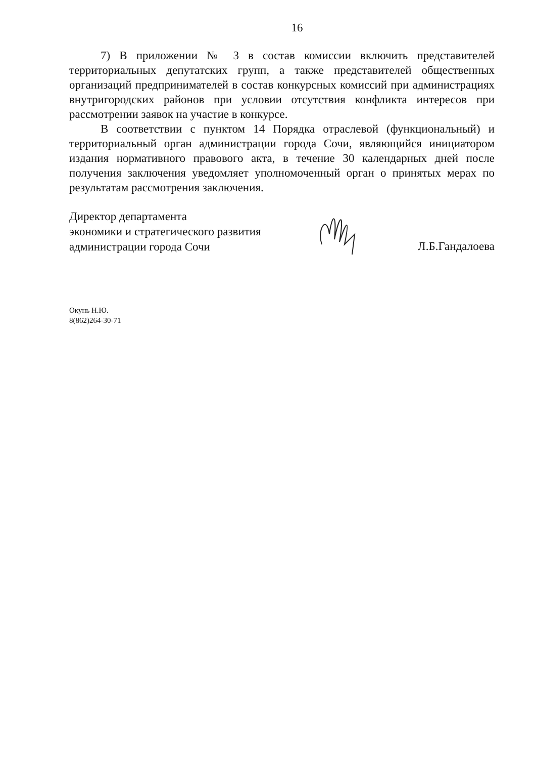16
7) В приложении № 3 в состав комиссии включить представителей территориальных депутатских групп, а также представителей общественных организаций предпринимателей в состав конкурсных комиссий при администрациях внутригородских районов при условии отсутствия конфликта интересов при рассмотрении заявок на участие в конкурсе.
В соответствии с пунктом 14 Порядка отраслевой (функциональный) и территориальный орган администрации города Сочи, являющийся инициатором издания нормативного правового акта, в течение 30 календарных дней после получения заключения уведомляет уполномоченный орган о принятых мерах по результатам рассмотрения заключения.
Директор департамента
экономики и стратегического развития
администрации города Сочи
Л.Б.Гандалоева
Окунь Н.Ю.
8(862)264-30-71